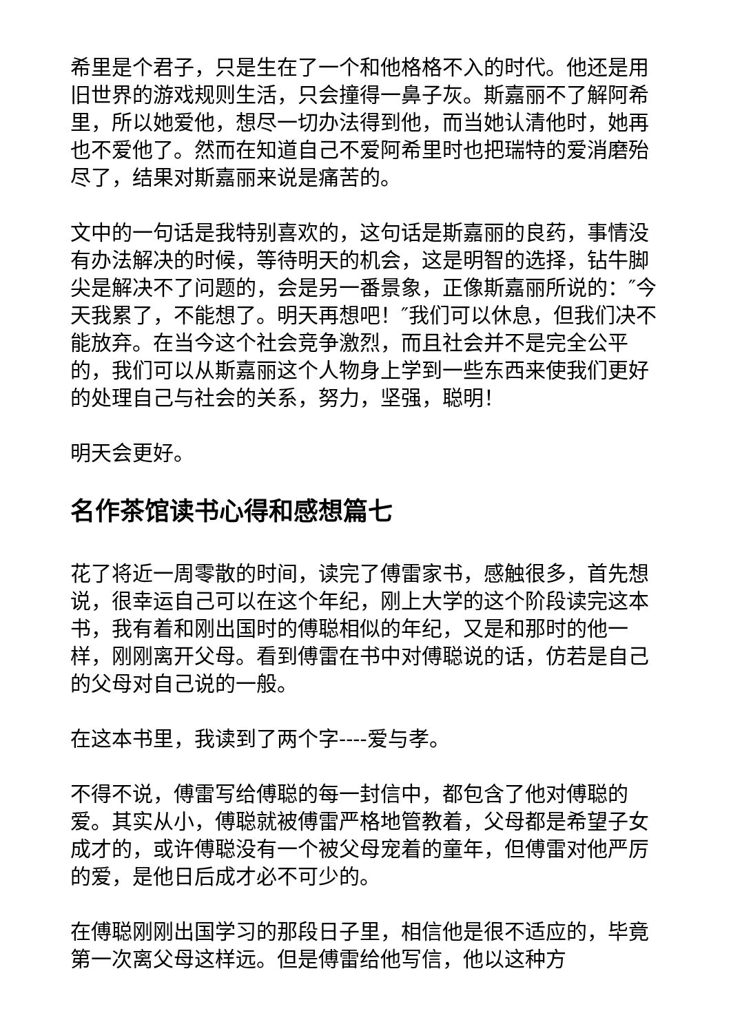希里是个君子，只是生在了一个和他格格不入的时代。他还是用旧世界的游戏规则生活，只会撞得一鼻子灰。斯嘉丽不了解阿希里，所以她爱他，想尽一切办法得到他，而当她认清他时，她再也不爱他了。然而在知道自己不爱阿希里时也把瑞特的爱消磨殆尽了，结果对斯嘉丽来说是痛苦的。
文中的一句话是我特别喜欢的，这句话是斯嘉丽的良药，事情没有办法解决的时候，等待明天的机会，这是明智的选择，钻牛脚尖是解决不了问题的，会是另一番景象，正像斯嘉丽所说的：″今天我累了，不能想了。明天再想吧！″我们可以休息，但我们决不能放弃。在当今这个社会竞争激烈，而且社会并不是完全公平的，我们可以从斯嘉丽这个人物身上学到一些东西来使我们更好的处理自己与社会的关系，努力，坚强，聪明！
明天会更好。
名作茶馆读书心得和感想篇七
花了将近一周零散的时间，读完了傅雷家书，感触很多，首先想说，很幸运自己可以在这个年纪，刚上大学的这个阶段读完这本书，我有着和刚出国时的傅聪相似的年纪，又是和那时的他一样，刚刚离开父母。看到傅雷在书中对傅聪说的话，仿若是自己的父母对自己说的一般。
在这本书里，我读到了两个字----爱与孝。
不得不说，傅雷写给傅聪的每一封信中，都包含了他对傅聪的爱。其实从小，傅聪就被傅雷严格地管教着，父母都是希望子女成才的，或许傅聪没有一个被父母宠着的童年，但傅雷对他严厉的爱，是他日后成才必不可少的。
在傅聪刚刚出国学习的那段日子里，相信他是很不适应的，毕竟第一次离父母这样远。但是傅雷给他写信，他以这种方